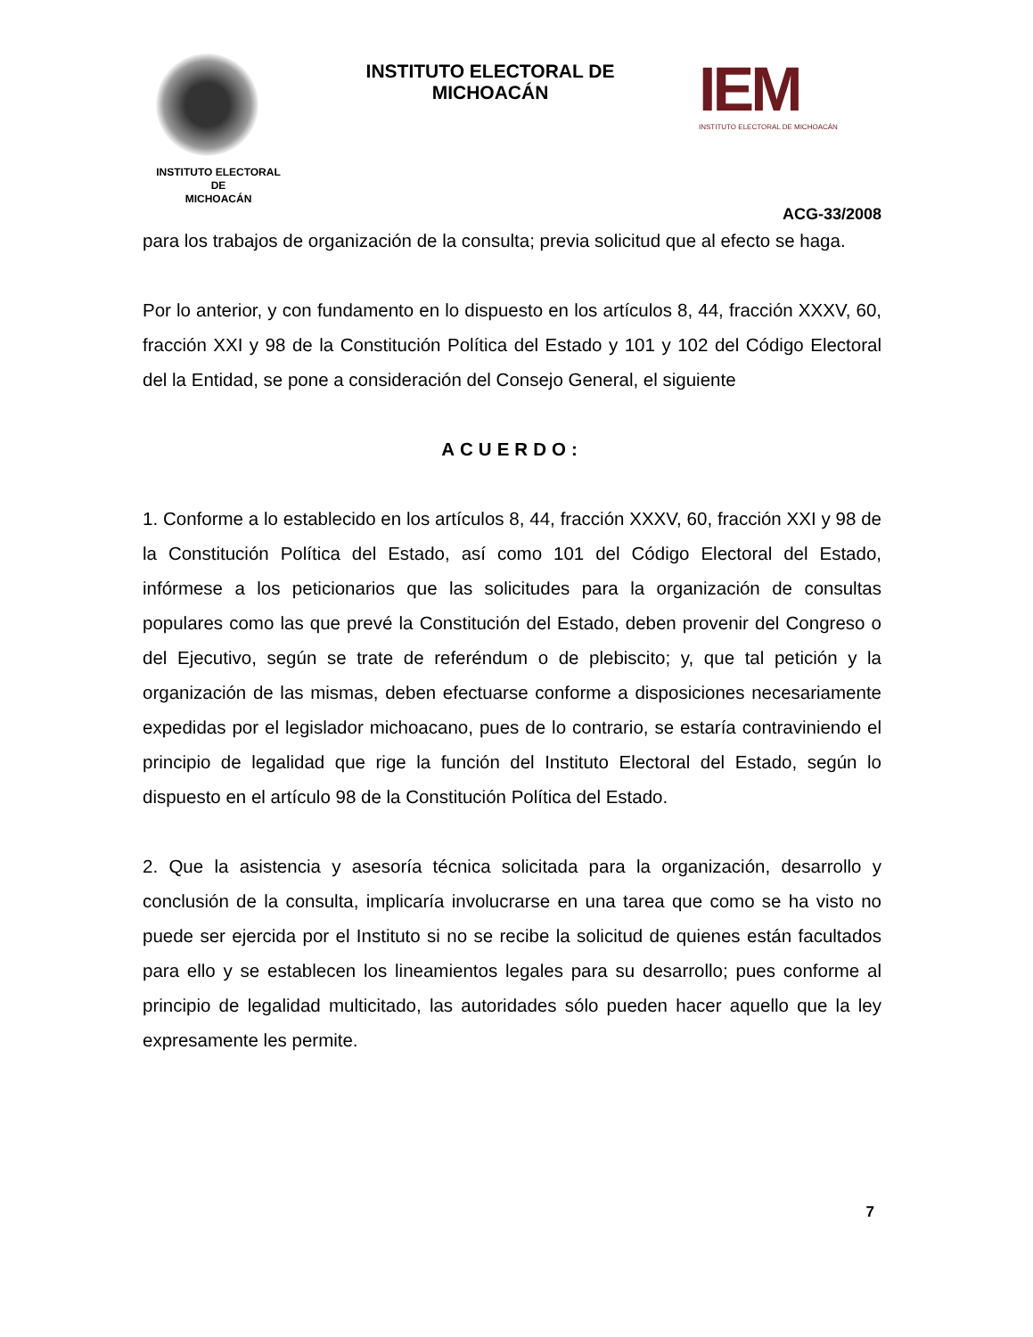INSTITUTO ELECTORAL
DE
MICHOACÁN
INSTITUTO ELECTORAL DE MICHOACÁN
IEM
INSTITUTO ELECTORAL DE MICHOACÁN
ACG-33/2008
para los trabajos de organización de la consulta; previa solicitud que al efecto se haga.
Por lo anterior, y con fundamento en lo dispuesto en los artículos 8, 44, fracción XXXV, 60, fracción XXI y 98 de la Constitución Política del Estado y 101 y 102 del Código Electoral del la Entidad, se pone a consideración del Consejo General, el siguiente
ACUERDO:
1. Conforme a lo establecido en los artículos 8, 44, fracción XXXV, 60, fracción XXI y 98 de la Constitución Política del Estado, así como 101 del Código Electoral del Estado, infórmese a los peticionarios que las solicitudes para la organización de consultas populares como las que prevé la Constitución del Estado, deben provenir del Congreso o del Ejecutivo, según se trate de referéndum o de plebiscito; y, que tal petición y la organización de las mismas, deben efectuarse conforme a disposiciones necesariamente expedidas por el legislador michoacano, pues de lo contrario, se estaría contraviniendo el principio de legalidad que rige la función del Instituto Electoral del Estado, según lo dispuesto en el artículo 98 de la Constitución Política del Estado.
2. Que la asistencia y asesoría técnica solicitada para la organización, desarrollo y conclusión de la consulta, implicaría involucrarse en una tarea que como se ha visto no puede ser ejercida por el Instituto si no se recibe la solicitud de quienes están facultados para ello y se establecen los lineamientos legales para su desarrollo; pues conforme al principio de legalidad multicitado, las autoridades sólo pueden hacer aquello que la ley expresamente les permite.
7